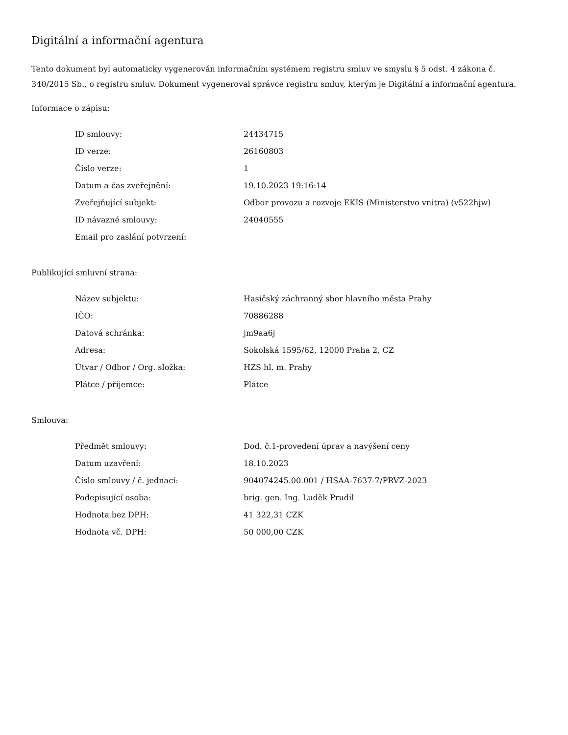Digitální a informační agentura
Tento dokument byl automaticky vygenerován informačním systémem registru smluv ve smyslu § 5 odst. 4 zákona č. 340/2015 Sb., o registru smluv. Dokument vygeneroval správce registru smluv, kterým je Digitální a informační agentura.
Informace o zápisu:
| ID smlouvy: | 24434715 |
| ID verze: | 26160803 |
| Číslo verze: | 1 |
| Datum a čas zveřejnění: | 19.10.2023 19:16:14 |
| Zveřejňující subjekt: | Odbor provozu a rozvoje EKIS (Ministerstvo vnitra) (v522hjw) |
| ID návazné smlouvy: | 24040555 |
| Email pro zaslání potvrzení: | |
Publikující smluvní strana:
| Název subjektu: | Hasičský záchranný sbor hlavního města Prahy |
| IČO: | 70886288 |
| Datová schránka: | jm9aa6j |
| Adresa: | Sokolská 1595/62, 12000 Praha 2, CZ |
| Útvar / Odbor / Org. složka: | HZS hl. m. Prahy |
| Plátce / příjemce: | Plátce |
Smlouva:
| Předmět smlouvy: | Dod. č.1-provedení úprav a navýšení ceny |
| Datum uzavření: | 18.10.2023 |
| Číslo smlouvy / č. jednací: | 904074245.00.001 / HSAA-7637-7/PRVZ-2023 |
| Podepisující osoba: | brig. gen. Ing. Luděk Prudil |
| Hodnota bez DPH: | 41 322,31 CZK |
| Hodnota vč. DPH: | 50 000,00 CZK |